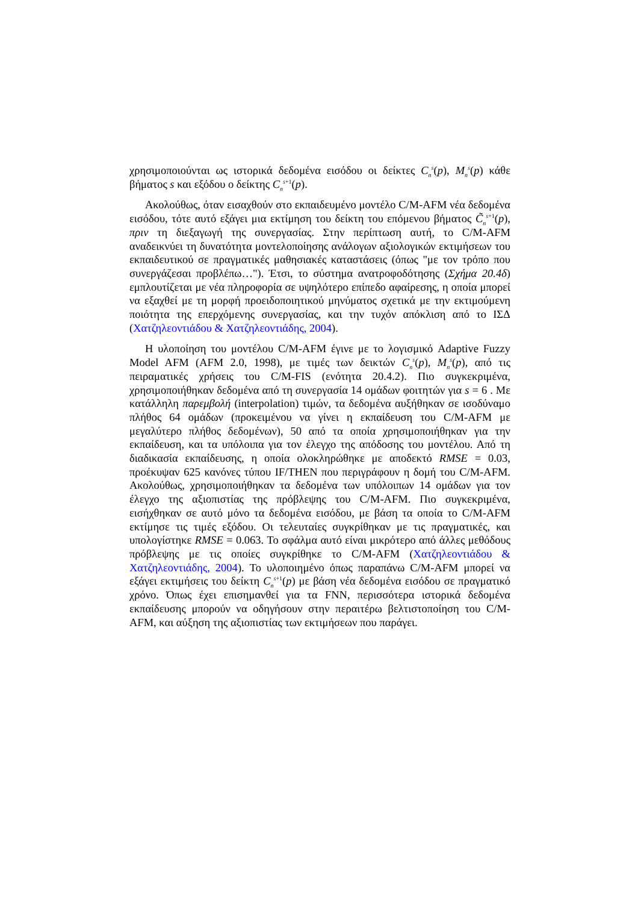χρησιμοποιούνται ως ιστορικά δεδομένα εισόδου οι δείκτες C<sub>n</sub><sup>s</sup>(p), M<sub>n</sub><sup>s</sup>(p) κάθε βήματος s και εξόδου ο δείκτης C<sub>n</sub><sup>s+1</sup>(p).
Ακολούθως, όταν εισαχθούν στο εκπαιδευμένο μοντέλο C/M-AFM νέα δεδομένα εισόδου, τότε αυτό εξάγει μια εκτίμηση του δείκτη του επόμενου βήματος C̃<sub>n</sub><sup>s+1</sup>(p), πριν τη διεξαγωγή της συνεργασίας. Στην περίπτωση αυτή, το C/M-AFM αναδεικνύει τη δυνατότητα μοντελοποίησης ανάλογων αξιολογικών εκτιμήσεων του εκπαιδευτικού σε πραγματικές μαθησιακές καταστάσεις (όπως "με τον τρόπο που συνεργάζεσαι προβλέπω…"). Έτσι, το σύστημα ανατροφοδότησης (Σχήμα 20.4δ) εμπλουτίζεται με νέα πληροφορία σε υψηλότερο επίπεδο αφαίρεσης, η οποία μπορεί να εξαχθεί με τη μορφή προειδοποιητικού μηνύματος σχετικά με την εκτιμούμενη ποιότητα της επερχόμενης συνεργασίας, και την τυχόν απόκλιση από το ΙΣΔ (Χατζηλεοντιάδου & Χατζηλεοντιάδης, 2004).
Η υλοποίηση του μοντέλου C/M-AFM έγινε με το λογισμικό Adaptive Fuzzy Model AFM (AFM 2.0, 1998), με τιμές των δεικτών C<sub>n</sub><sup>s</sup>(p), M<sub>n</sub><sup>s</sup>(p), από τις πειραματικές χρήσεις του C/M-FIS (ενότητα 20.4.2). Πιο συγκεκριμένα, χρησιμοποιήθηκαν δεδομένα από τη συνεργασία 14 ομάδων φοιτητών για s = 6 . Με κατάλληλη παρεμβολή (interpolation) τιμών, τα δεδομένα αυξήθηκαν σε ισοδύναμο πλήθος 64 ομάδων (προκειμένου να γίνει η εκπαίδευση του C/M-AFM με μεγαλύτερο πλήθος δεδομένων), 50 από τα οποία χρησιμοποιήθηκαν για την εκπαίδευση, και τα υπόλοιπα για τον έλεγχο της απόδοσης του μοντέλου. Από τη διαδικασία εκπαίδευσης, η οποία ολοκληρώθηκε με αποδεκτό RMSE = 0.03, προέκυψαν 625 κανόνες τύπου IF/THEN που περιγράφουν η δομή του C/M-AFM. Ακολούθως, χρησιμοποιήθηκαν τα δεδομένα των υπόλοιπων 14 ομάδων για τον έλεγχο της αξιοπιστίας της πρόβλεψης του C/M-AFM. Πιο συγκεκριμένα, εισήχθηκαν σε αυτό μόνο τα δεδομένα εισόδου, με βάση τα οποία το C/M-AFM εκτίμησε τις τιμές εξόδου. Οι τελευταίες συγκρίθηκαν με τις πραγματικές, και υπολογίστηκε RMSE = 0.063. Το σφάλμα αυτό είναι μικρότερο από άλλες μεθόδους πρόβλεψης με τις οποίες συγκρίθηκε το C/M-AFM (Χατζηλεοντιάδου & Χατζηλεοντιάδης, 2004). Το υλοποιημένο όπως παραπάνω C/M-AFM μπορεί να εξάγει εκτιμήσεις του δείκτη C<sub>n</sub><sup>s+1</sup>(p) με βάση νέα δεδομένα εισόδου σε πραγματικό χρόνο. Όπως έχει επισημανθεί για τα FNN, περισσότερα ιστορικά δεδομένα εκπαίδευσης μπορούν να οδηγήσουν στην περαιτέρω βελτιστοποίηση του C/M-AFM, και αύξηση της αξιοπιστίας των εκτιμήσεων που παράγει.